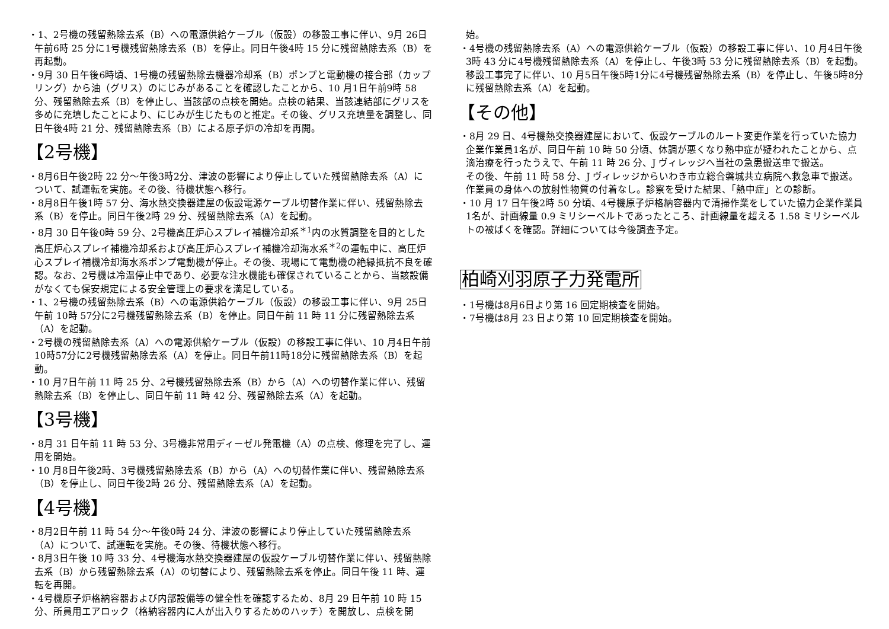・1、2号機の残留熱除去系（B）への電源供給ケーブル（仮設）の移設工事に伴い、9月 26日午前6時 25 分に1号機残留熱除去系（B）を停止。同日午後4時 15 分に残留熱除去系（B）を再起動。
・9月 30 日午後6時頃、1号機の残留熱除去機器冷却系（B）ポンプと電動機の接合部（カップリング）から油（グリス）のにじみがあることを確認したことから、10 月1日午前9時 58 分、残留熱除去系（B）を停止し、当該部の点検を開始。点検の結果、当該連結部にグリスを多めに充填したことにより、にじみが生じたものと推定。その後、グリス充填量を調整し、同日午後4時 21 分、残留熱除去系（B）による原子炉の冷却を再開。
【2号機】
・8月6日午後2時 22 分～午後3時2分、津波の影響により停止していた残留熱除去系（A）について、試運転を実施。その後、待機状態へ移行。
・8月8日午後1時 57 分、海水熱交換器建屋の仮設電源ケーブル切替作業に伴い、残留熱除去系（B）を停止。同日午後2時 29 分、残留熱除去系（A）を起動。
・8月 30 日午後0時 59 分、2号機高圧炉心スプレイ補機冷却系<sup>＊1</sup>内の水質調整を目的とした高圧炉心スプレイ補機冷却系および高圧炉心スプレイ補機冷却海水系<sup>＊2</sup>の運転中に、高圧炉心スプレイ補機冷却海水系ポンプ電動機が停止。その後、現場にて電動機の絶縁抵抗不良を確認。なお、2号機は冷温停止中であり、必要な注水機能も確保されていることから、当該設備がなくても保安規定による安全管理上の要求を満足している。
・1、2号機の残留熱除去系（B）への電源供給ケーブル（仮設）の移設工事に伴い、9月 25日午前 10時 57分に2号機残留熱除去系（B）を停止。同日午前 11 時 11 分に残留熱除去系（A）を起動。
・2号機の残留熱除去系（A）への電源供給ケーブル（仮設）の移設工事に伴い、10 月4日午前10時57分に2号機残留熱除去系（A）を停止。同日午前11時18分に残留熱除去系（B）を起動。
・10 月7日午前 11 時 25 分、2号機残留熱除去系（B）から（A）への切替作業に伴い、残留熱除去系（B）を停止し、同日午前 11 時 42 分、残留熱除去系（A）を起動。
【3号機】
・8月 31 日午前 11 時 53 分、3号機非常用ディーゼル発電機（A）の点検、修理を完了し、運用を開始。
・10 月8日午後2時、3号機残留熱除去系（B）から（A）への切替作業に伴い、残留熱除去系（B）を停止し、同日午後2時 26 分、残留熱除去系（A）を起動。
【4号機】
・8月2日午前 11 時 54 分～午後0時 24 分、津波の影響により停止していた残留熱除去系（A）について、試運転を実施。その後、待機状態へ移行。
・8月3日午後 10 時 33 分、4号機海水熱交換器建屋の仮設ケーブル切替作業に伴い、残留熱除去系（B）から残留熱除去系（A）の切替により、残留熱除去系を停止。同日午後 11 時、運転を再開。
・4号機原子炉格納容器および内部設備等の健全性を確認するため、8月 29 日午前 10 時 15 分、所員用エアロック（格納容器内に人が出入りするためのハッチ）を開放し、点検を開
始。
・4号機の残留熱除去系（A）への電源供給ケーブル（仮設）の移設工事に伴い、10 月4日午後3時 43 分に4号機残留熱除去系（A）を停止し、午後3時 53 分に残留熱除去系（B）を起動。移設工事完了に伴い、10 月5日午後5時1分に4号機残留熱除去系（B）を停止し、午後5時8分に残留熱除去系（A）を起動。
【その他】
・8月 29 日、4号機熱交換器建屋において、仮設ケーブルのルート変更作業を行っていた協力企業作業員1名が、同日午前 10 時 50 分頃、体調が悪くなり熱中症が疑われたことから、点滴治療を行ったうえで、午前 11 時 26 分、J ヴィレッジへ当社の急患搬送車で搬送。
その後、午前 11 時 58 分、J ヴィレッジからいわき市立総合磐城共立病院へ救急車で搬送。
作業員の身体への放射性物質の付着なし。診察を受けた結果、「熱中症」との診断。
・10 月 17 日午後2時 50 分頃、4号機原子炉格納容器内で清掃作業をしていた協力企業作業員1名が、計画線量 0.9 ミリシーベルトであったところ、計画線量を超える 1.58 ミリシーベルトの被ばくを確認。詳細については今後調査予定。
柏崎刈羽原子力発電所
・1号機は8月6日より第 16 回定期検査を開始。
・7号機は8月 23 日より第 10 回定期検査を開始。